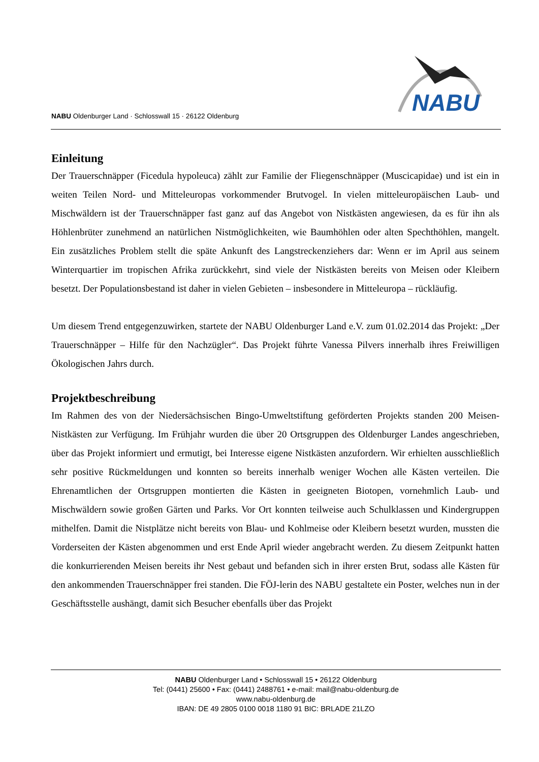NABU Oldenburger Land · Schlosswall 15 · 26122 Oldenburg
NABU
Einleitung
Der Trauerschnäpper (Ficedula hypoleuca) zählt zur Familie der Fliegenschnäpper (Muscicapidae) und ist ein in weiten Teilen Nord- und Mitteleuropas vorkommender Brutvogel. In vielen mitteleuropäischen Laub- und Mischwäldern ist der Trauerschnäpper fast ganz auf das Angebot von Nistkästen angewiesen, da es für ihn als Höhlenbrüter zunehmend an natürlichen Nistmöglichkeiten, wie Baumhöhlen oder alten Spechthöhlen, mangelt. Ein zusätzliches Problem stellt die späte Ankunft des Langstreckenziehers dar: Wenn er im April aus seinem Winterquartier im tropischen Afrika zurückkehrt, sind viele der Nistkästen bereits von Meisen oder Kleibern besetzt. Der Populationsbestand ist daher in vielen Gebieten – insbesondere in Mitteleuropa – rückläufig.
Um diesem Trend entgegenzuwirken, startete der NABU Oldenburger Land e.V. zum 01.02.2014 das Projekt: „Der Trauerschnäpper – Hilfe für den Nachzügler“. Das Projekt führte Vanessa Pilvers innerhalb ihres Freiwilligen Ökologischen Jahrs durch.
Projektbeschreibung
Im Rahmen des von der Niedersächsischen Bingo-Umweltstiftung geförderten Projekts standen 200 Meisen-Nistkästen zur Verfügung. Im Frühjahr wurden die über 20 Ortsgruppen des Oldenburger Landes angeschrieben, über das Projekt informiert und ermutigt, bei Interesse eigene Nistkästen anzufordern. Wir erhielten ausschließlich sehr positive Rückmeldungen und konnten so bereits innerhalb weniger Wochen alle Kästen verteilen. Die Ehrenamtlichen der Ortsgruppen montierten die Kästen in geeigneten Biotopen, vornehmlich Laub- und Mischwäldern sowie großen Gärten und Parks. Vor Ort konnten teilweise auch Schulklassen und Kindergruppen mithelfen. Damit die Nistplätze nicht bereits von Blau- und Kohlmeise oder Kleibern besetzt wurden, mussten die Vorderseiten der Kästen abgenommen und erst Ende April wieder angebracht werden. Zu diesem Zeitpunkt hatten die konkurrierenden Meisen bereits ihr Nest gebaut und befanden sich in ihrer ersten Brut, sodass alle Kästen für den ankommenden Trauerschnäpper frei standen. Die FÖJ-lerin des NABU gestaltete ein Poster, welches nun in der Geschäftsstelle aushängt, damit sich Besucher ebenfalls über das Projekt
NABU Oldenburger Land • Schlosswall 15 • 26122 Oldenburg
Tel: (0441) 25600 • Fax: (0441) 2488761 • e-mail: mail@nabu-oldenburg.de
www.nabu-oldenburg.de
IBAN: DE 49 2805 0100 0018 1180 91 BIC: BRLADE 21LZO